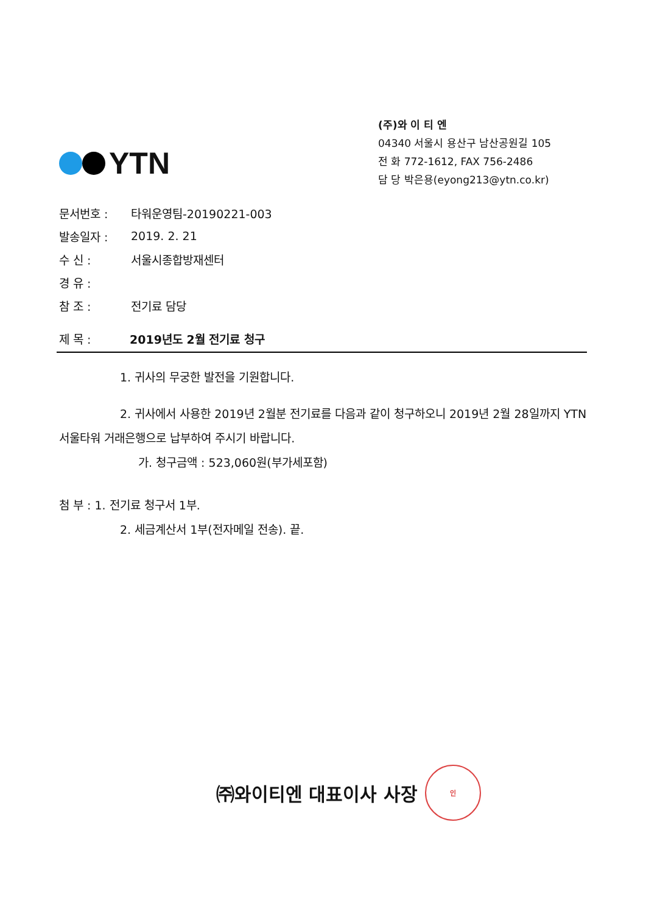YTN
(주)와 이 티 엔
04340 서울시 용산구 남산공원길 105
전 화 772-1612, FAX 756-2486
담 당 박은용(eyong213@ytn.co.kr)
문서번호 : 타워운영팀-20190221-003
발송일자 : 2019. 2. 21
수 신 : 서울시종합방재센터
경 유 :
참 조 : 전기료 담당
제 목 : 2019년도 2월 전기료 청구
1. 귀사의 무궁한 발전을 기원합니다.
2. 귀사에서 사용한 2019년 2월분 전기료를 다음과 같이 청구하오니 2019년 2월 28일까지 YTN 서울타워 거래은행으로 납부하여 주시기 바랍니다.
가. 청구금액 : 523,060원(부가세포함)
첨 부 : 1. 전기료 청구서 1부.
2. 세금계산서 1부(전자메일 전송). 끝.
㈜와이티엔 대표이사 사장 인